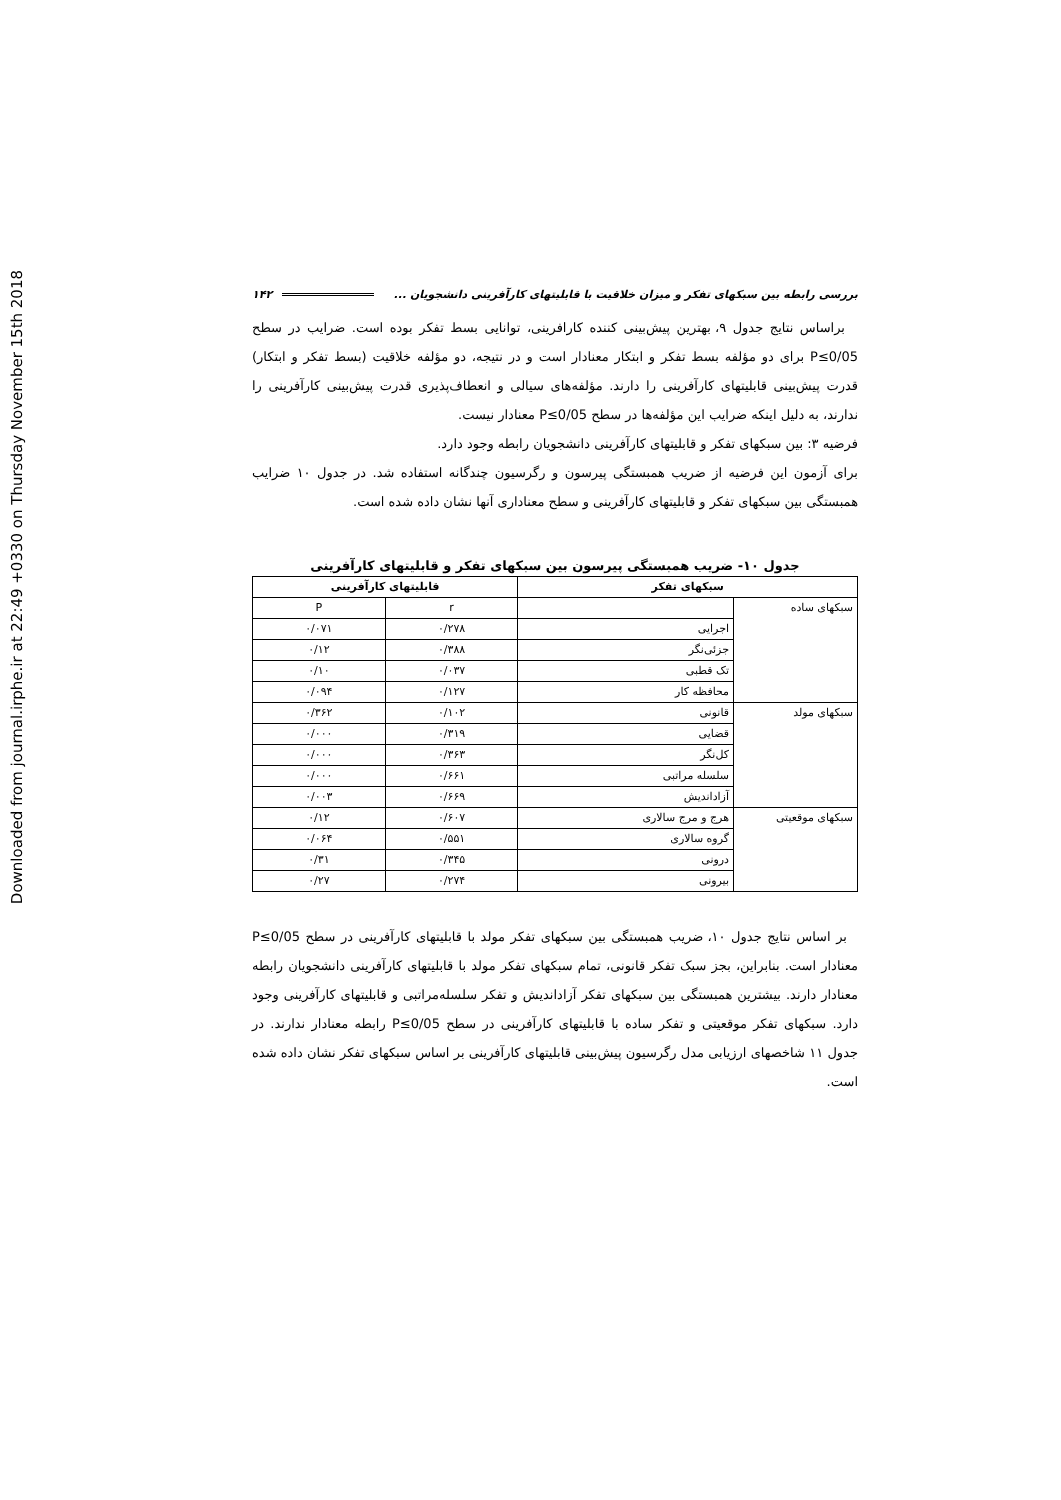Downloaded from journal.irphe.ir at 22:49 +0330 on Thursday November 15th 2018
بررسی رابطه بین سبکهای تفکر و میزان خلاقیت با قابلیتهای کارآفرینی دانشجویان ... ۱۴۲
براساس نتایج جدول ۹، بهترین پیش‌بینی کننده کارافرینی، توانایی بسط تفکر بوده است. ضرایب در سطح P≤0/05 برای دو مؤلفه بسط تفکر و ابتکار معنادار است و در نتیجه، دو مؤلفه خلاقیت (بسط تفکر و ابتکار) قدرت پیش‌بینی قابلیتهای کارآفرینی را دارند. مؤلفه‌های سیالی و انعطاف‌پذیری قدرت پیش‌بینی کارآفرینی را ندارند، به دلیل اینکه ضرایب این مؤلفه‌ها در سطح P≤0/05 معنادار نیست.
فرضیه ۳: بین سبکهای تفکر و قابلیتهای کارآفرینی دانشجویان رابطه وجود دارد.
برای آزمون این فرضیه از ضریب همبستگی پیرسون و رگرسیون چندگانه استفاده شد. در جدول ۱۰ ضرایب همبستگی بین سبکهای تفکر و قابلیتهای کارآفرینی و سطح معناداری آنها نشان داده شده است.
جدول ۱۰- ضریب همبستگی پیرسون بین سبکهای تفکر و قابلیتهای کارآفرینی
| سبکهای تفکر | | قابلیتهای کارآفرینی | |
| --- | --- | --- | --- |
| سبکهای ساده | | r | P |
| | اجرایی | ۰/۲۷۸ | ۰/۰۷۱ |
| | جزئی‌نگر | ۰/۳۸۸ | ۰/۱۲ |
| | تک قطبی | ۰/۰۳۷ | ۰/۱۰ |
| | محافظه کار | ۰/۱۲۷ | ۰/۰۹۴ |
| سبکهای مولد | قانونی | ۰/۱۰۲ | ۰/۳۶۲ |
| | قضایی | ۰/۳۱۹ | ۰/۰۰۰ |
| | کل‌نگر | ۰/۳۶۳ | ۰/۰۰۰ |
| | سلسله مراتبی | ۰/۶۶۱ | ۰/۰۰۰ |
| | آزاداندیش | ۰/۶۶۹ | ۰/۰۰۳ |
| سبکهای موقعیتی | هرج و مرج سالاری | ۰/۶۰۷ | ۰/۱۲ |
| | گروه سالاری | ۰/۵۵۱ | ۰/۰۶۴ |
| | درونی | ۰/۳۴۵ | ۰/۳۱ |
| | بیرونی | ۰/۲۷۴ | ۰/۲۷ |
بر اساس نتایج جدول ۱۰، ضریب همبستگی بین سبکهای تفکر مولد با قابلیتهای کارآفرینی در سطح P≤0/05 معنادار است. بنابراین، بجز سبک تفکر قانونی، تمام سبکهای تفکر مولد با قابلیتهای کارآفرینی دانشجویان رابطه معنادار دارند. بیشترین همبستگی بین سبکهای تفکر آزاداندیش و تفکر سلسله‌مراتبی و قابلیتهای کارآفرینی وجود دارد. سبکهای تفکر موقعیتی و تفکر ساده با قابلیتهای کارآفرینی در سطح P≤0/05 رابطه معنادار ندارند. در جدول ۱۱ شاخصهای ارزیابی مدل رگرسیون پیش‌بینی قابلیتهای کارآفرینی بر اساس سبکهای تفکر نشان داده شده است.